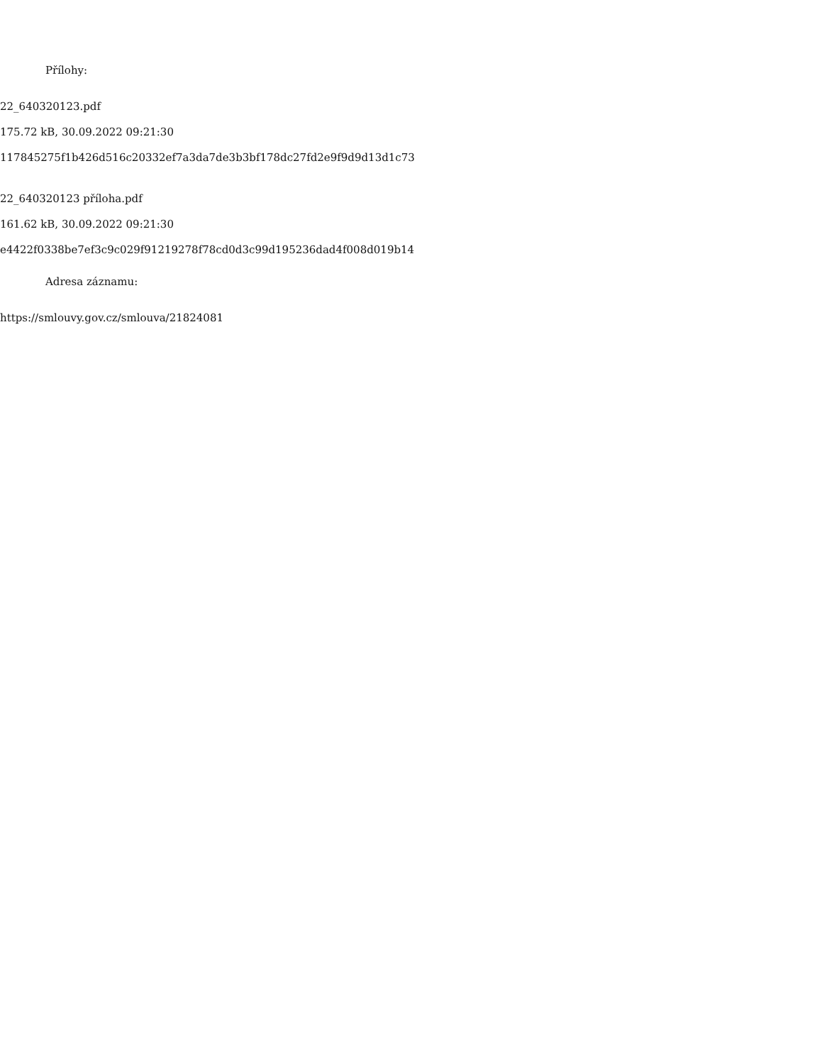Přílohy:
22_640320123.pdf
175.72 kB, 30.09.2022 09:21:30
117845275f1b426d516c20332ef7a3da7de3b3bf178dc27fd2e9f9d9d13d1c73
22_640320123 příloha.pdf
161.62 kB, 30.09.2022 09:21:30
e4422f0338be7ef3c9c029f91219278f78cd0d3c99d195236dad4f008d019b14
Adresa záznamu:
https://smlouvy.gov.cz/smlouva/21824081